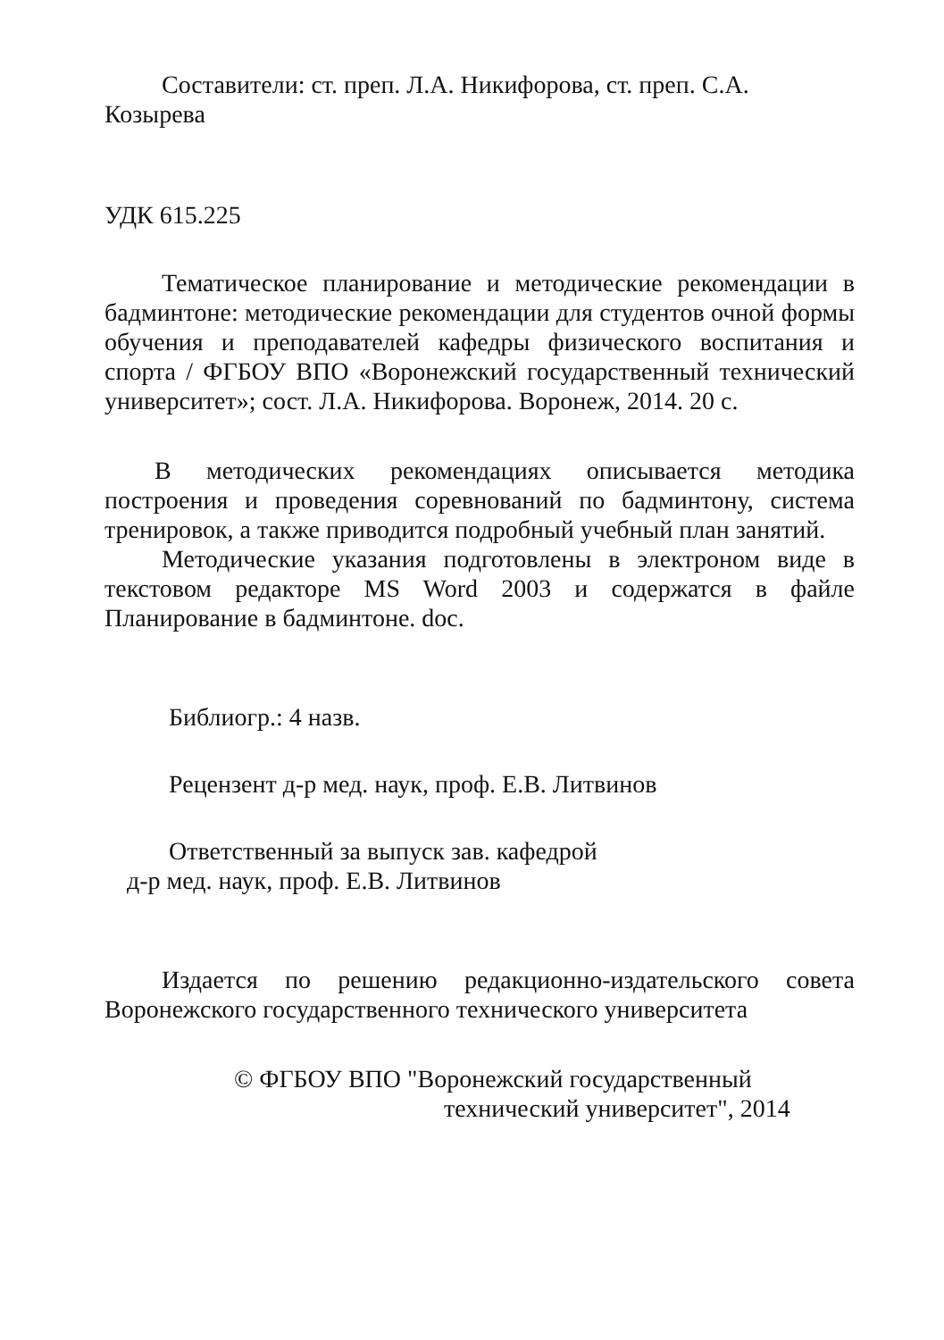Составители: ст. преп. Л.А. Никифорова, ст. преп. С.А. Козырева
УДК 615.225
Тематическое планирование и методические рекомендации в бадминтоне: методические рекомендации для студентов очной формы обучения и преподавателей кафедры физического воспитания и спорта / ФГБОУ ВПО «Воронежский государственный технический университет»; сост. Л.А. Никифорова. Воронеж, 2014. 20 с.
В методических рекомендациях описывается методика построения и проведения соревнований по бадминтону, система тренировок, а также приводится подробный учебный план занятий.
Методические указания подготовлены в электроном виде в текстовом редакторе MS Word 2003 и содержатся в файле Планирование в бадминтоне. doc.
Библиогр.: 4 назв.
Рецензент д-р мед. наук, проф. Е.В. Литвинов
Ответственный за выпуск зав. кафедрой
д-р мед. наук, проф. Е.В. Литвинов
Издается по решению редакционно-издательского совета Воронежского государственного технического университета
© ФГБОУ ВПО "Воронежский государственный
технический университет", 2014